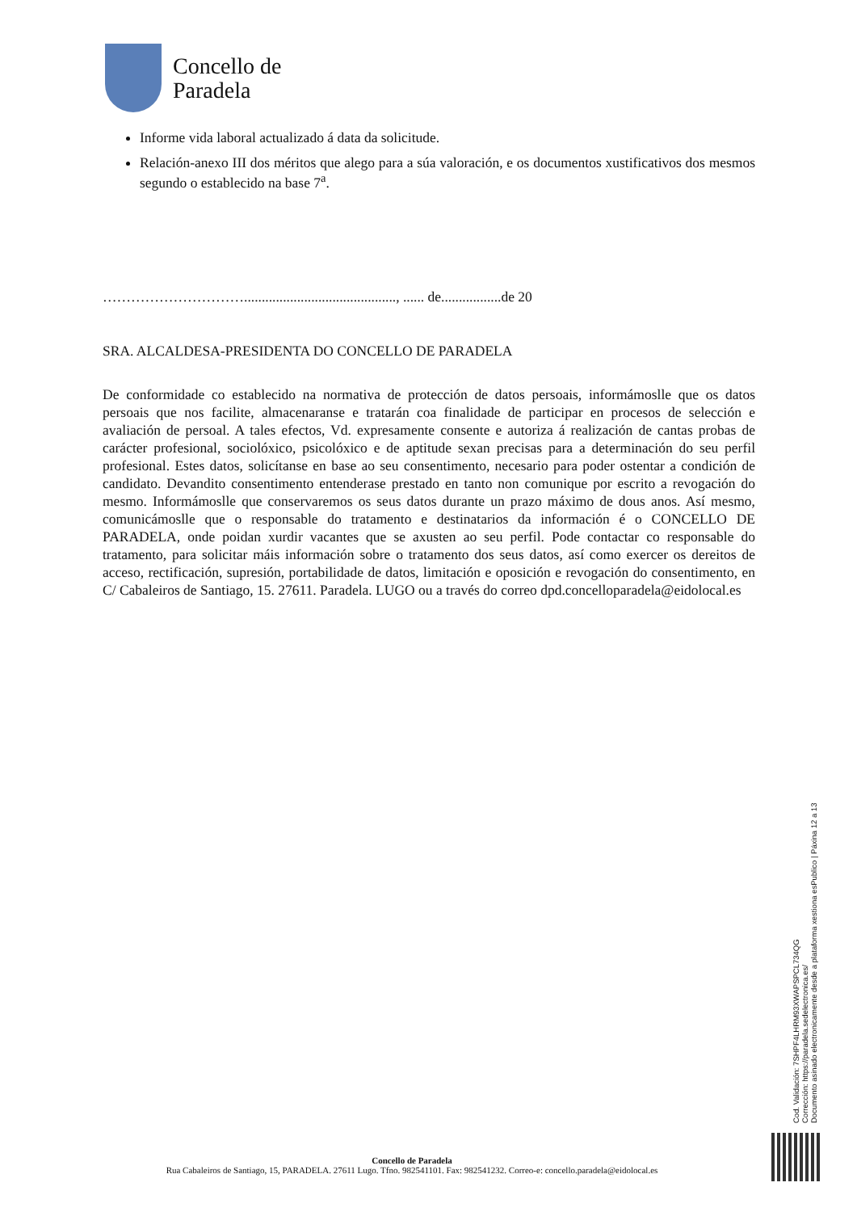Concello de
Paradela
Informe vida laboral actualizado á data da solicitude.
Relación-anexo III dos méritos que alego para a súa valoración, e os documentos xustificativos dos mesmos segundo o establecido na base 7<sup>a</sup>.
…………………………..........................................., ...... de.................de 20
SRA. ALCALDESA-PRESIDENTA DO CONCELLO DE PARADELA
De conformidade co establecido na normativa de protección de datos persoais, informámoslle que os datos persoais que nos facilite, almacenaranse e tratarán coa finalidade de participar en procesos de selección e avaliación de persoal. A tales efectos, Vd. expresamente consente e autoriza á realización de cantas probas de carácter profesional, sociolóxico, psicolóxico e de aptitude sexan precisas para a determinación do seu perfil profesional. Estes datos, solicítanse en base ao seu consentimento, necesario para poder ostentar a condición de candidato. Devandito consentimento entenderase prestado en tanto non comunique por escrito a revogación do mesmo. Informámoslle que conservaremos os seus datos durante un prazo máximo de dous anos. Así mesmo, comunicámoslle que o responsable do tratamento e destinatarios da información é o CONCELLO DE PARADELA, onde poidan xurdir vacantes que se axusten ao seu perfil. Pode contactar co responsable do tratamento, para solicitar máis información sobre o tratamento dos seus datos, así como exercer os dereitos de acceso, rectificación, supresión, portabilidade de datos, limitación e oposición e revogación do consentimento, en C/ Cabaleiros de Santiago, 15. 27611. Paradela. LUGO ou a través do correo dpd.concelloparadela@eidolocal.es
Cod. Validación: 7SHPF4LHRM93XWAPSPCL734QG
Corrección: https://paradela.sedelectronica.es/
Documento asinado electronicamente desde a plataforma xestiona esPublico | Páxina 12 a 13
Concello de Paradela
Rua Cabaleiros de Santiago, 15, PARADELA. 27611 Lugo. Tfno. 982541101. Fax: 982541232. Correo-e: concello.paradela@eidolocal.es